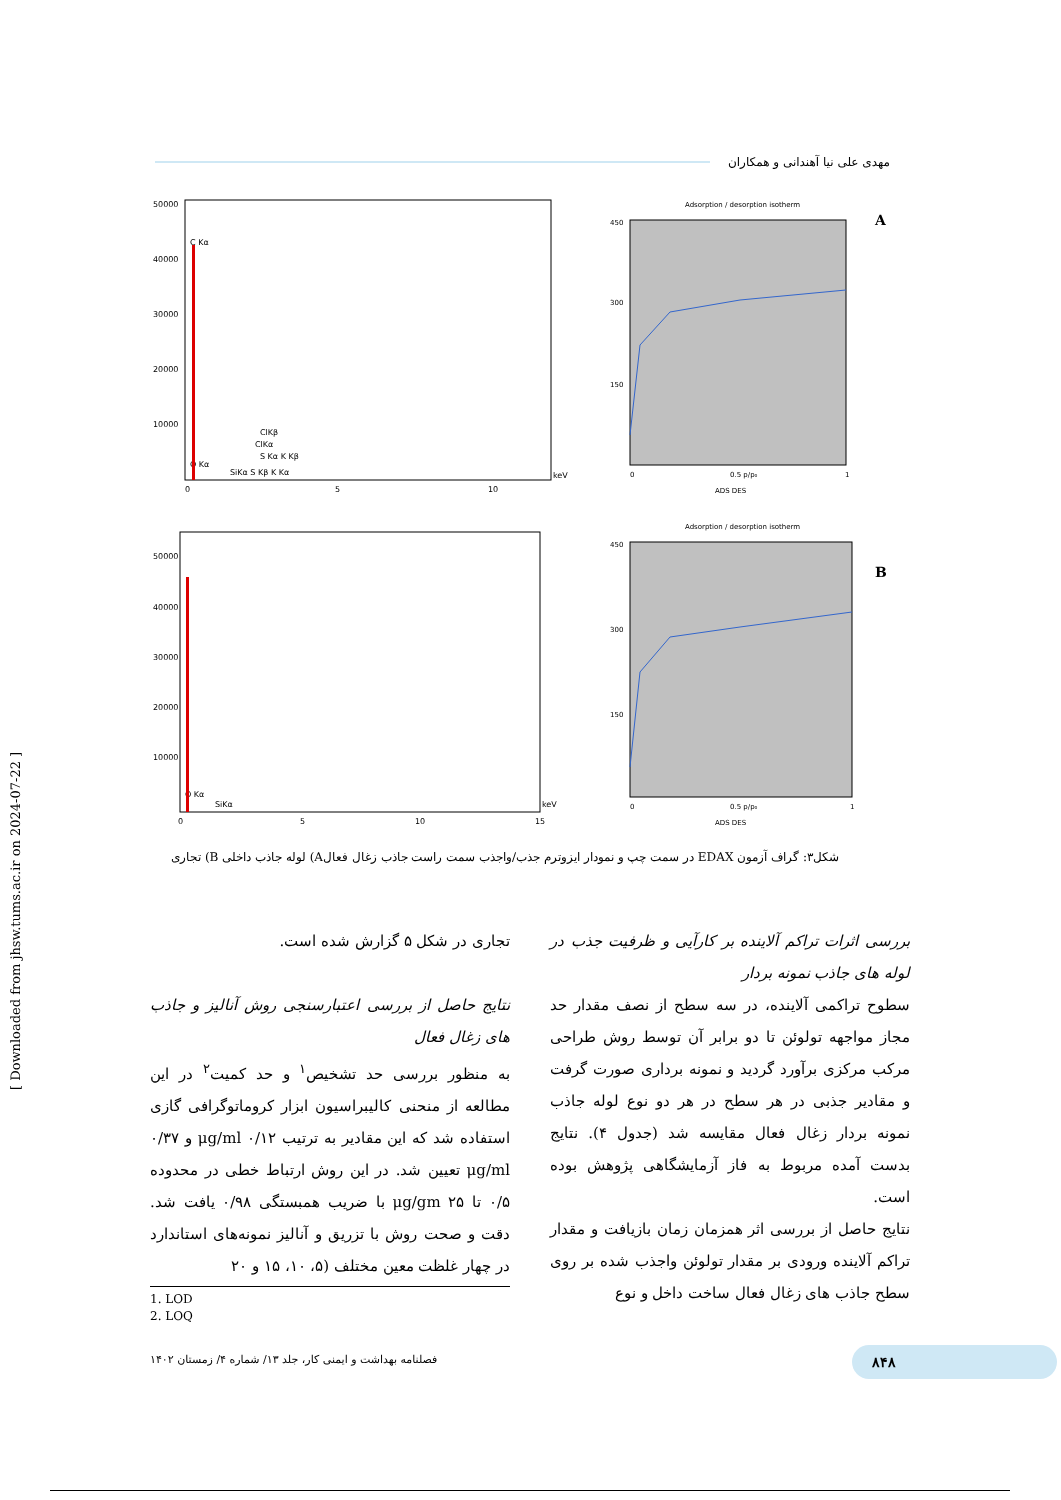مهدی علی نیا آهندانی و همکاران
50000
40000
30000
20000
10000
C Kα
O Kα
SiKα S Kβ K Kα
S Kα K Kβ
ClKα
ClKβ
keV
0
5
10
Adsorption / desorption isotherm
A
450
300
150
0
0.5 p/p₀
1
ADS DES
50000
40000
30000
20000
10000
O Kα
SiKα
keV
0
5
10
15
Adsorption / desorption isotherm
B
450
300
150
0
0.5 p/p₀
1
ADS DES
شکل۳: گراف آزمون EDAX در سمت چپ و نمودار ایزوترم جذب/واجذب سمت راست جاذب زغال فعالA) لوله جاذب داخلی B) تجاری
بررسی اثرات تراکم آلاینده بر کارآیی و ظرفیت جذب در لوله های جاذب نمونه بردار
سطوح تراکمی آلاینده، در سه سطح از نصف مقدار حد مجاز مواجهه تولوئن تا دو برابر آن توسط روش طراحی مرکب مرکزی برآورد گردید و نمونه برداری صورت گرفت و مقادیر جذبی در هر سطح در هر دو نوع لوله جاذب نمونه بردار زغال فعال مقایسه شد (جدول ۴). نتایج بدست آمده مربوط به فاز آزمایشگاهی پژوهش بوده است.
نتایج حاصل از بررسی اثر همزمان زمان بازیافت و مقدار تراکم آلاینده ورودی بر مقدار تولوئن واجذب شده بر روی سطح جاذب های زغال فعال ساخت داخل و نوع
تجاری در شکل ۵ گزارش شده است.
نتایج حاصل از بررسی اعتبارسنجی روش آنالیز و جاذب های زغال فعال
به منظور بررسی حد تشخیص<sup>۱</sup> و حد کمیت<sup>۲</sup> در این مطالعه از منحنی کالیبراسیون ابزار کروماتوگرافی گازی استفاده شد که این مقادیر به ترتیب ۰/۱۲ μg/ml و ۰/۳۷ μg/ml تعیین شد. در این روش ارتباط خطی در محدوده ۰/۵ تا ۲۵ μg/gm با ضریب همبستگی ۰/۹۸ یافت شد. دقت و صحت روش با تزریق و آنالیز نمونه‌های استاندارد در چهار غلظت معین مختلف (۵، ۱۰، ۱۵ و ۲۰
1. LOD
2. LOQ
۸۴۸
فصلنامه بهداشت و ایمنی کار، جلد ۱۳/ شماره ۴/ زمستان ۱۴۰۲
[ Downloaded from jhsw.tums.ac.ir on 2024-07-22 ]